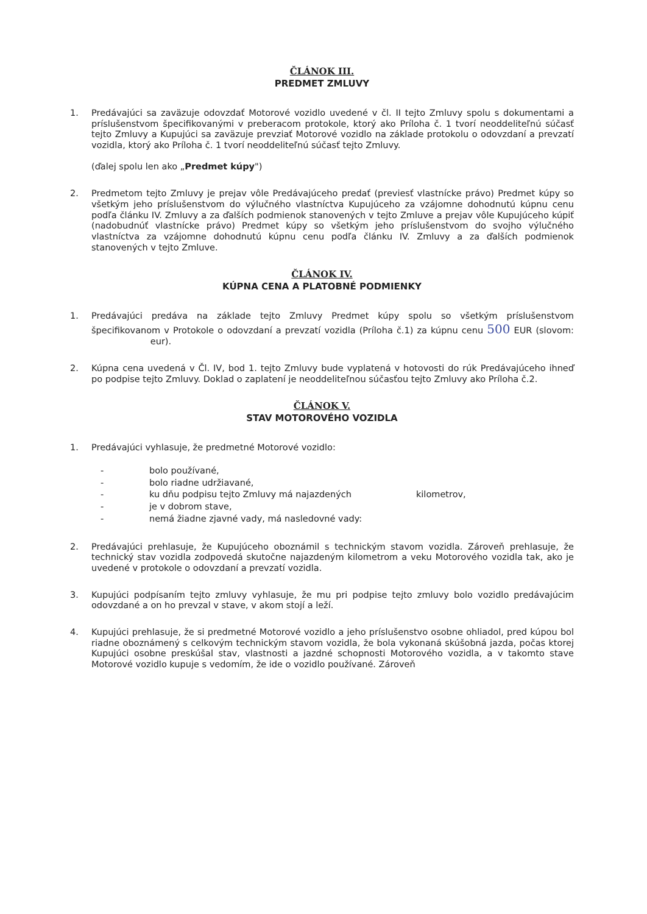ČLÁNOK III.
PREDMET ZMLUVY
1. Predávajúci sa zaväzuje odovzdať Motorové vozidlo uvedené v čl. II tejto Zmluvy spolu s dokumentami a príslušenstvom špecifikovanými v preberacom protokole, ktorý ako Príloha č. 1 tvorí neoddeliteľnú súčasť tejto Zmluvy a Kupujúci sa zaväzuje prevziať Motorové vozidlo na základe protokolu o odovzdaní a prevzatí vozidla, ktorý ako Príloha č. 1 tvorí neoddeliteľnú súčasť tejto Zmluvy.
(ďalej spolu len ako „Predmet kúpy")
2. Predmetom tejto Zmluvy je prejav vôle Predávajúceho predať (previesť vlastnícke právo) Predmet kúpy so všetkým jeho príslušenstvom do výlučného vlastníctva Kupujúceho za vzájomne dohodnutú kúpnu cenu podľa článku IV. Zmluvy a za ďalších podmienok stanovených v tejto Zmluve a prejav vôle Kupujúceho kúpiť (nadobudnúť vlastnícke právo) Predmet kúpy so všetkým jeho príslušenstvom do svojho výlučného vlastníctva za vzájomne dohodnutú kúpnu cenu podľa článku IV. Zmluvy a za ďalších podmienok stanovených v tejto Zmluve.
ČLÁNOK IV.
KÚPNA CENA A PLATOBNÉ PODMIENKY
1. Predávajúci predáva na základe tejto Zmluvy Predmet kúpy spolu so všetkým príslušenstvom špecifikovanom v Protokole o odovzdaní a prevzatí vozidla (Príloha č.1) za kúpnu cenu 500 EUR (slovom: eur).
2. Kúpna cena uvedená v Čl. IV, bod 1. tejto Zmluvy bude vyplatená v hotovosti do rúk Predávajúceho ihneď po podpise tejto Zmluvy. Doklad o zaplatení je neoddeliteľnou súčasťou tejto Zmluvy ako Príloha č.2.
ČLÁNOK V.
STAV MOTOROVÉHO VOZIDLA
1. Predávajúci vyhlasuje, že predmetné Motorové vozidlo:
- bolo používané,
- bolo riadne udržiavané,
- ku dňu podpisu tejto Zmluvy má najazdených kilometrov,
- je v dobrom stave,
- nemá žiadne zjavné vady, má nasledovné vady:
2. Predávajúci prehlasuje, že Kupujúceho oboznámil s technickým stavom vozidla. Zároveň prehlasuje, že technický stav vozidla zodpovedá skutočne najazdeným kilometrom a veku Motorového vozidla tak, ako je uvedené v protokole o odovzdaní a prevzatí vozidla.
3. Kupujúci podpísaním tejto zmluvy vyhlasuje, že mu pri podpise tejto zmluvy bolo vozidlo predávajúcim odovzdané a on ho prevzal v stave, v akom stojí a leží.
4. Kupujúci prehlasuje, že si predmetné Motorové vozidlo a jeho príslušenstvo osobne ohliadol, pred kúpou bol riadne oboznámený s celkovým technickým stavom vozidla, že bola vykonaná skúšobná jazda, počas ktorej Kupujúci osobne preskúšal stav, vlastnosti a jazdné schopnosti Motorového vozidla, a v takomto stave Motorové vozidlo kupuje s vedomím, že ide o vozidlo používané. Zároveň